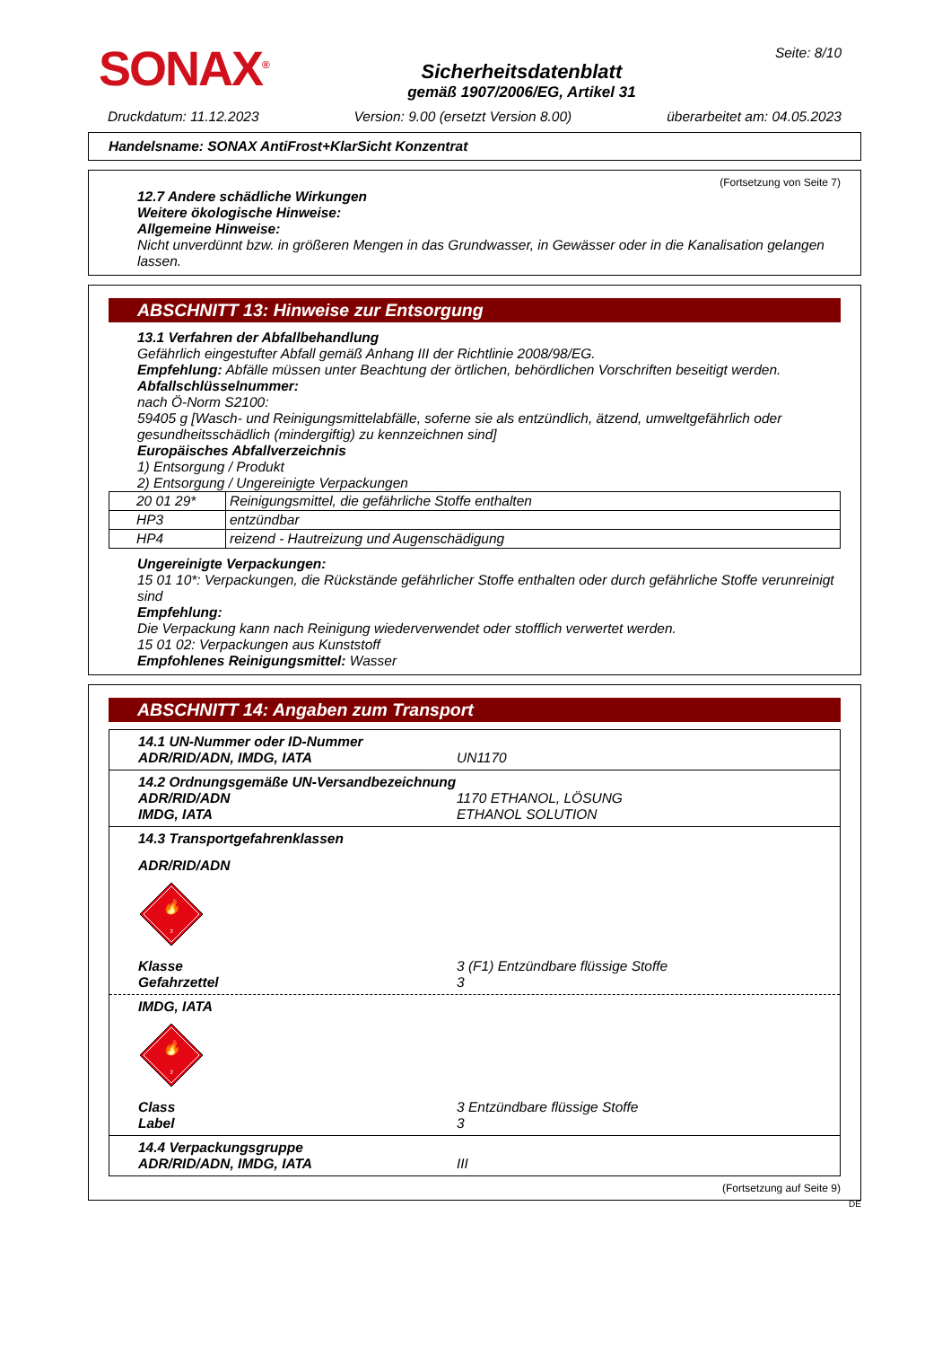SONAX<sup>®</sup>
Sicherheitsdatenblatt
gemäß 1907/2006/EG, Artikel 31
Seite: 8/10
Druckdatum: 11.12.2023 Version: 9.00 (ersetzt Version 8.00) überarbeitet am: 04.05.2023
Handelsname: SONAX AntiFrost+KlarSicht Konzentrat
(Fortsetzung von Seite 7)
12.7 Andere schädliche Wirkungen
Weitere ökologische Hinweise:
Allgemeine Hinweise:
Nicht unverdünnt bzw. in größeren Mengen in das Grundwasser, in Gewässer oder in die Kanalisation gelangen lassen.
ABSCHNITT 13: Hinweise zur Entsorgung
13.1 Verfahren der Abfallbehandlung
Gefährlich eingestufter Abfall gemäß Anhang III der Richtlinie 2008/98/EG.
Empfehlung: Abfälle müssen unter Beachtung der örtlichen, behördlichen Vorschriften beseitigt werden.
Abfallschlüsselnummer:
nach Ö-Norm S2100:
59405 g [Wasch- und Reinigungsmittelabfälle, soferne sie als entzündlich, ätzend, umweltgefährlich oder gesundheitsschädlich (mindergiftig) zu kennzeichnen sind]
Europäisches Abfallverzeichnis
1) Entsorgung / Produkt
2) Entsorgung / Ungereinigte Verpackungen
| 20 01 29* | Reinigungsmittel, die gefährliche Stoffe enthalten |
| HP3 | entzündbar |
| HP4 | reizend - Hautreizung und Augenschädigung |
Ungereinigte Verpackungen:
15 01 10*: Verpackungen, die Rückstände gefährlicher Stoffe enthalten oder durch gefährliche Stoffe verunreinigt sind
Empfehlung:
Die Verpackung kann nach Reinigung wiederverwendet oder stofflich verwertet werden.
15 01 02: Verpackungen aus Kunststoff
Empfohlenes Reinigungsmittel: Wasser
ABSCHNITT 14: Angaben zum Transport
14.1 UN-Nummer oder ID-Nummer ADR/RID/ADN, IMDG, IATA UN1170
14.2 Ordnungsgemäße UN-Versandbezeichnung ADR/RID/ADN 1170 ETHANOL, LÖSUNG IMDG, IATA ETHANOL SOLUTION
14.3 Transportgefahrenklassen
ADR/RID/ADN
🔥
3
Klasse 3 (F1) Entzündbare flüssige Stoffe Gefahrzettel 3
IMDG, IATA
🔥
3
Class 3 Entzündbare flüssige Stoffe Label 3
14.4 Verpackungsgruppe ADR/RID/ADN, IMDG, IATA III
(Fortsetzung auf Seite 9)
DE